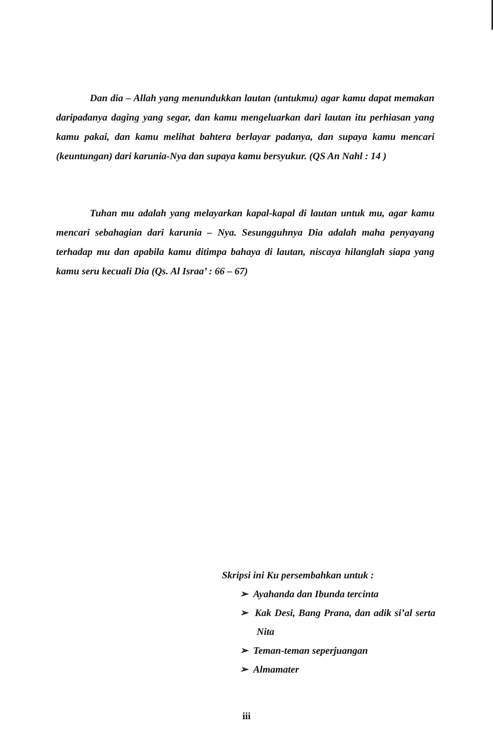Dan dia – Allah yang menundukkan lautan (untukmu) agar kamu dapat memakan daripadanya daging yang segar, dan kamu mengeluarkan dari lautan itu perhiasan yang kamu pakai, dan kamu melihat bahtera berlayar padanya, dan supaya kamu mencari (keuntungan) dari karunia-Nya dan supaya kamu bersyukur. (QS An Nahl : 14 )
Tuhan mu adalah yang melayarkan kapal-kapal di lautan untuk mu, agar kamu mencari sebahagian dari karunia – Nya. Sesungguhnya Dia adalah maha penyayang terhadap mu dan apabila kamu ditimpa bahaya di lautan, niscaya hilanglah siapa yang kamu seru kecuali Dia (Qs. Al Israa’ : 66 – 67)
Skripsi ini Ku persembahkan untuk :
➢ Ayahanda dan Ibunda tercinta
➢ Kak Desi, Bang Prana, dan adik si’al serta Nita
➢ Teman-teman seperjuangan
➢ Almamater
iii